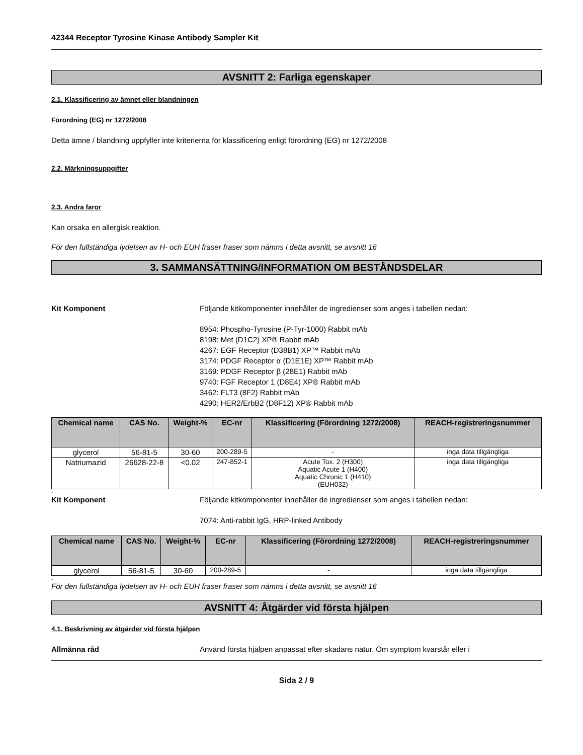42344 Receptor Tyrosine Kinase Antibody Sampler Kit
AVSNITT 2: Farliga egenskaper
2.1. Klassificering av ämnet eller blandningen
Förordning (EG) nr 1272/2008
Detta ämne / blandning uppfyller inte kriterierna för klassificering enligt förordning (EG) nr 1272/2008
2.2. Märkningsuppgifter
2.3. Andra faror
Kan orsaka en allergisk reaktion.
För den fullständiga lydelsen av H- och EUH fraser fraser som nämns i detta avsnitt, se avsnitt 16
3. SAMMANSÄTTNING/INFORMATION OM BESTÅNDSDELAR
Kit Komponent Följande kitkomponenter innehåller de ingredienser som anges i tabellen nedan:
8954: Phospho-Tyrosine (P-Tyr-1000) Rabbit mAb
8198: Met (D1C2) XP® Rabbit mAb
4267: EGF Receptor (D38B1) XP™ Rabbit mAb
3174: PDGF Receptor α (D1E1E) XP™ Rabbit mAb
3169: PDGF Receptor β (28E1) Rabbit mAb
9740: FGF Receptor 1 (D8E4) XP® Rabbit mAb
3462: FLT3 (8F2) Rabbit mAb
4290: HER2/ErbB2 (D8F12) XP® Rabbit mAb
| Chemical name | CAS No. | Weight-% | EC-nr | Klassificering (Förordning 1272/2008) | REACH-registreringsnummer |
| --- | --- | --- | --- | --- | --- |
| glycerol | 56-81-5 | 30-60 | 200-289-5 | - | inga data tillgängliga |
| Natriumazid | 26628-22-8 | <0.02 | 247-852-1 | Acute Tox. 2 (H300) Aquatic Acute 1 (H400) Aquatic Chronic 1 (H410) (EUH032) | inga data tillgängliga |
-
Kit Komponent Följande kitkomponenter innehåller de ingredienser som anges i tabellen nedan:
7074: Anti-rabbit IgG, HRP-linked Antibody
| Chemical name | CAS No. | Weight-% | EC-nr | Klassificering (Förordning 1272/2008) | REACH-registreringsnummer |
| --- | --- | --- | --- | --- | --- |
| glycerol | 56-81-5 | 30-60 | 200-289-5 | - | inga data tillgängliga |
-
För den fullständiga lydelsen av H- och EUH fraser fraser som nämns i detta avsnitt, se avsnitt 16
AVSNITT 4: Åtgärder vid första hjälpen
4.1. Beskrivning av åtgärder vid första hjälpen
Allmänna råd Använd första hjälpen anpassat efter skadans natur. Om symptom kvarstår eller i
Sida 2 / 9